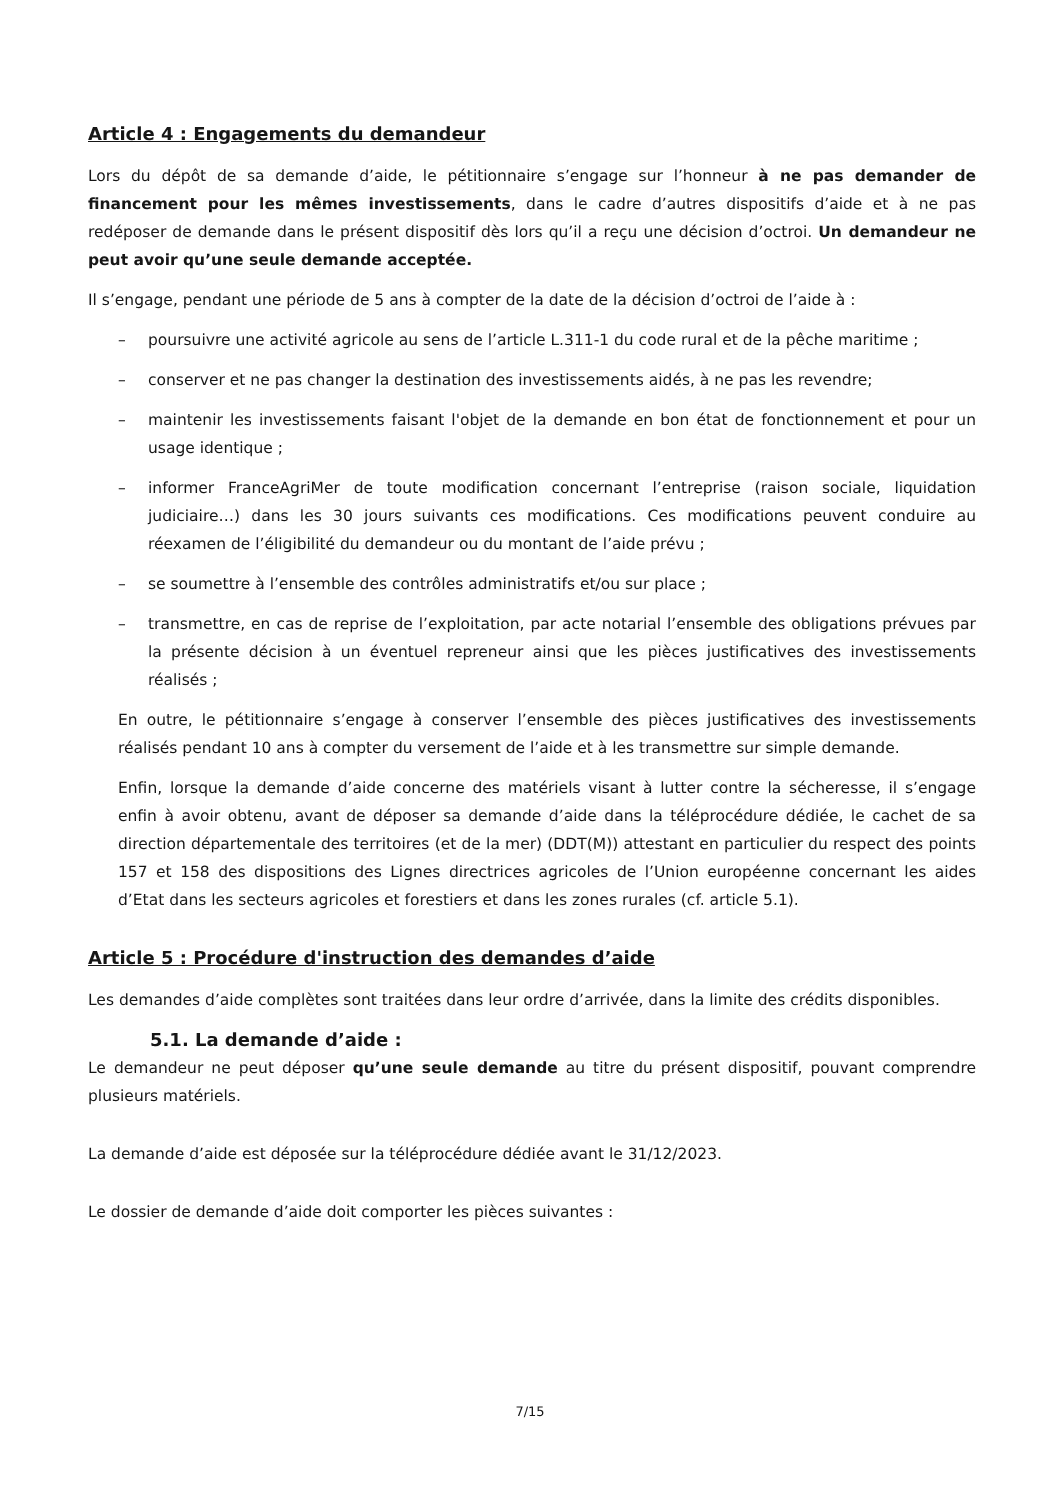Article 4 : Engagements du demandeur
Lors du dépôt de sa demande d’aide, le pétitionnaire s’engage sur l’honneur à ne pas demander de financement pour les mêmes investissements, dans le cadre d’autres dispositifs d’aide et à ne pas redéposer de demande dans le présent dispositif dès lors qu’il a reçu une décision d’octroi. Un demandeur ne peut avoir qu’une seule demande acceptée.
Il s’engage, pendant une période de 5 ans à compter de la date de la décision d’octroi de l’aide à :
– poursuivre une activité agricole au sens de l’article L.311-1 du code rural et de la pêche maritime ;
– conserver et ne pas changer la destination des investissements aidés, à ne pas les revendre;
– maintenir les investissements faisant l'objet de la demande en bon état de fonctionnement et pour un usage identique ;
– informer FranceAgriMer de toute modification concernant l’entreprise (raison sociale, liquidation judiciaire…) dans les 30 jours suivants ces modifications. Ces modifications peuvent conduire au réexamen de l’éligibilité du demandeur ou du montant de l’aide prévu ;
– se soumettre à l’ensemble des contrôles administratifs et/ou sur place ;
– transmettre, en cas de reprise de l’exploitation, par acte notarial l’ensemble des obligations prévues par la présente décision à un éventuel repreneur ainsi que les pièces justificatives des investissements réalisés ;
En outre, le pétitionnaire s’engage à conserver l’ensemble des pièces justificatives des investissements réalisés pendant 10 ans à compter du versement de l’aide et à les transmettre sur simple demande.
Enfin, lorsque la demande d’aide concerne des matériels visant à lutter contre la sécheresse, il s’engage enfin à avoir obtenu, avant de déposer sa demande d’aide dans la téléprocédure dédiée, le cachet de sa direction départementale des territoires (et de la mer) (DDT(M)) attestant en particulier du respect des points 157 et 158 des dispositions des Lignes directrices agricoles de l’Union européenne concernant les aides d’Etat dans les secteurs agricoles et forestiers et dans les zones rurales (cf. article 5.1).
Article 5 : Procédure d'instruction des demandes d’aide
Les demandes d’aide complètes sont traitées dans leur ordre d’arrivée, dans la limite des crédits disponibles.
5.1. La demande d’aide :
Le demandeur ne peut déposer qu’une seule demande au titre du présent dispositif, pouvant comprendre plusieurs matériels.
La demande d’aide est déposée sur la téléprocédure dédiée avant le 31/12/2023.
Le dossier de demande d’aide doit comporter les pièces suivantes :
7/15